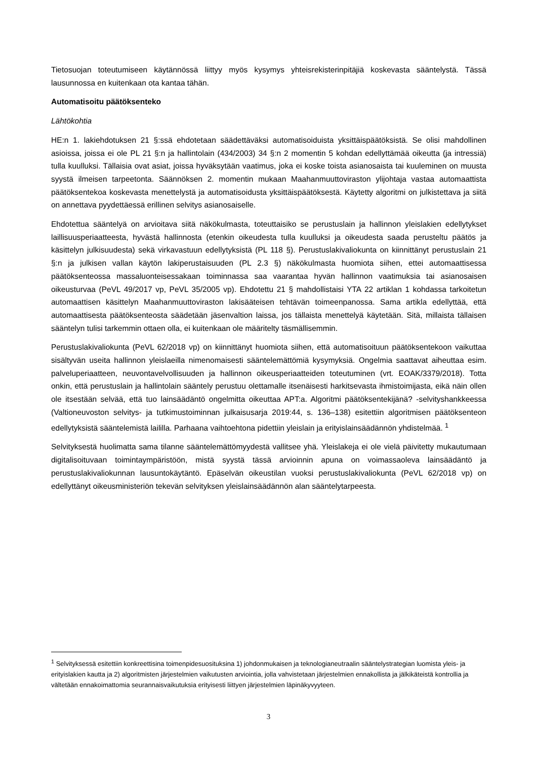Tietosuojan toteutumiseen käytännössä liittyy myös kysymys yhteisrekisterinpitäjiä koskevasta sääntelystä. Tässä lausunnossa en kuitenkaan ota kantaa tähän.
Automatisoitu päätöksenteko
Lähtökohtia
HE:n 1. lakiehdotuksen 21 §:ssä ehdotetaan säädettäväksi automatisoiduista yksittäispäätöksistä. Se olisi mahdollinen asioissa, joissa ei ole PL 21 §:n ja hallintolain (434/2003) 34 §:n 2 momentin 5 kohdan edellyttämää oikeutta (ja intressiä) tulla kuulluksi. Tällaisia ovat asiat, joissa hyväksytään vaatimus, joka ei koske toista asianosaista tai kuuleminen on muusta syystä ilmeisen tarpeetonta. Säännöksen 2. momentin mukaan Maahanmuuttoviraston ylijohtaja vastaa automaattista päätöksentekoa koskevasta menettelystä ja automatisoidusta yksittäispäätöksestä. Käytetty algoritmi on julkistettava ja siitä on annettava pyydettäessä erillinen selvitys asianosaiselle.
Ehdotettua sääntelyä on arvioitava siitä näkökulmasta, toteuttaisiko se perustuslain ja hallinnon yleislakien edellytykset laillisuusperiaatteesta, hyvästä hallinnosta (etenkin oikeudesta tulla kuulluksi ja oikeudesta saada perusteltu päätös ja käsittelyn julkisuudesta) sekä virkavastuun edellytyksistä (PL 118 §). Perustuslakivaliokunta on kiinnittänyt perustuslain 21 §:n ja julkisen vallan käytön lakiperustaisuuden (PL 2.3 §) näkökulmasta huomiota siihen, ettei automaattisessa päätöksenteossa massaluonteisessakaan toiminnassa saa vaarantaa hyvän hallinnon vaatimuksia tai asianosaisen oikeusturvaa (PeVL 49/2017 vp, PeVL 35/2005 vp). Ehdotettu 21 § mahdollistaisi YTA 22 artiklan 1 kohdassa tarkoitetun automaattisen käsittelyn Maahanmuuttoviraston lakisääteisen tehtävän toimeenpanossa. Sama artikla edellyttää, että automaattisesta päätöksenteosta säädetään jäsenvaltion laissa, jos tällaista menettelyä käytetään. Sitä, millaista tällaisen sääntelyn tulisi tarkemmin ottaen olla, ei kuitenkaan ole määritelty täsmällisemmin.
Perustuslakivaliokunta (PeVL 62/2018 vp) on kiinnittänyt huomiota siihen, että automatisoituun päätöksentekoon vaikuttaa sisältyvän useita hallinnon yleislaeilla nimenomaisesti sääntelemättömiä kysymyksiä. Ongelmia saattavat aiheuttaa esim. palveluperiaatteen, neuvontavelvollisuuden ja hallinnon oikeusperiaatteiden toteutuminen (vrt. EOAK/3379/2018). Totta onkin, että perustuslain ja hallintolain sääntely perustuu olettamalle itsenäisesti harkitsevasta ihmistoimijasta, eikä näin ollen ole itsestään selvää, että tuo lainsäädäntö ongelmitta oikeuttaa APT:a. Algoritmi päätöksentekijänä? -selvityshankkeessa (Valtioneuvoston selvitys- ja tutkimustoiminnan julkaisusarja 2019:44, s. 136–138) esitettiin algoritmisen päätöksenteon edellytyksistä sääntelemistä laililla. Parhaana vaihtoehtona pidettiin yleislain ja erityislainsäädännön yhdistelmää. <sup>1</sup>
Selvityksestä huolimatta sama tilanne sääntelemättömyydestä vallitsee yhä. Yleislakeja ei ole vielä päivitetty mukautumaan digitalisoituvaan toimintaympäristöön, mistä syystä tässä arvioinnin apuna on voimassaoleva lainsäädäntö ja perustuslakivaliokunnan lausuntokäytäntö. Epäselvän oikeustilan vuoksi perustuslakivaliokunta (PeVL 62/2018 vp) on edellyttänyt oikeusministeriön tekevän selvityksen yleislainsäädännön alan sääntelytarpeesta.
<sup>1</sup> Selvityksessä esitettiin konkreettisina toimenpidesuosituksina 1) johdonmukaisen ja teknologianeutraalin sääntelystrategian luomista yleis- ja erityislakien kautta ja 2) algoritmisten järjestelmien vaikutusten arviointia, jolla vahvistetaan järjestelmien ennakollista ja jälkikäteistä kontrollia ja vältetään ennakoimattomia seurannaisvaikutuksia erityisesti liittyen järjestelmien läpinäkyvyyteen.
3